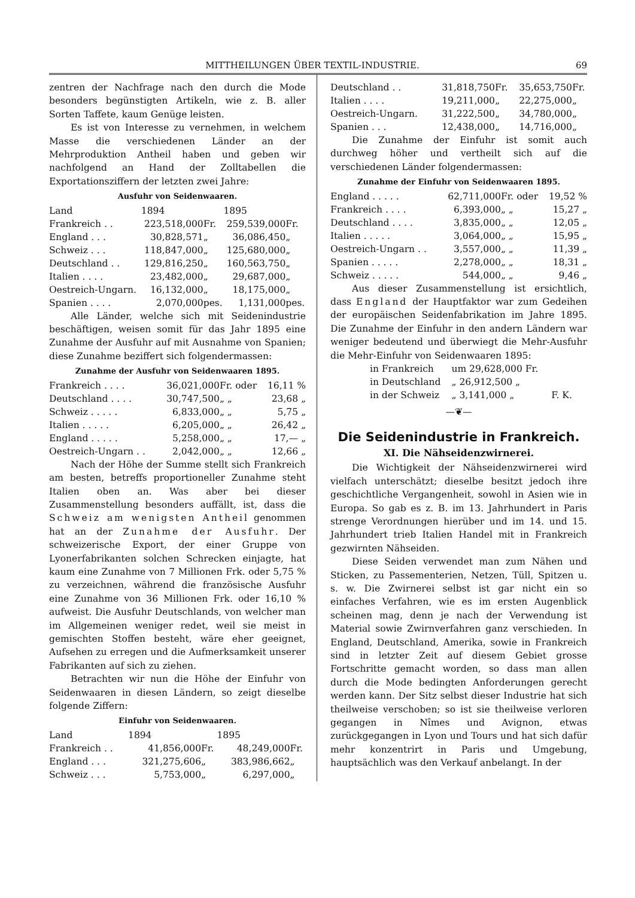MITTHEILUNGEN ÜBER TEXTIL-INDUSTRIE. 69
zentren der Nachfrage nach den durch die Mode besonders begünstigten Artikeln, wie z. B. aller Sorten Taffete, kaum Genüge leisten.
Es ist von Interesse zu vernehmen, in welchem Masse die verschiedenen Länder an der Mehrproduktion Antheil haben und geben wir nachfolgend an Hand der Zolltabellen die Exportationsziffern der letzten zwei Jahre:
Ausfuhr von Seidenwaaren.
| Land | 1894 | | 1895 | |
| --- | --- | --- | --- | --- |
| Frankreich . . | 223,518,000 | Fr. | 259,539,000 | Fr. |
| England . . . | 30,828,571 | „ | 36,086,450 | „ |
| Schweiz . . . | 118,847,000 | „ | 125,680,000 | „ |
| Deutschland . . | 129,816,250 | „ | 160,563,750 | „ |
| Italien . . . . | 23,482,000 | „ | 29,687,000 | „ |
| Oestreich-Ungarn. | 16,132,000 | „ | 18,175,000 | „ |
| Spanien . . . . | 2,070,000 | pes. | 1,131,000 | pes. |
Alle Länder, welche sich mit Seidenindustrie beschäftigen, weisen somit für das Jahr 1895 eine Zunahme der Ausfuhr auf mit Ausnahme von Spanien; diese Zunahme beziffert sich folgendermassen:
Zunahme der Ausfuhr von Seidenwaaren 1895.
| Frankreich . . . . | 36,021,000 | Fr. oder | 16,11 % |
| Deutschland . . . . | 30,747,500 | „ „ | 23,68 „ |
| Schweiz . . . . . | 6,833,000 | „ „ | 5,75 „ |
| Italien . . . . . | 6,205,000 | „ „ | 26,42 „ |
| England . . . . . | 5,258,000 | „ „ | 17,— „ |
| Oestreich-Ungarn . . | 2,042,000 | „ „ | 12,66 „ |
Nach der Höhe der Summe stellt sich Frankreich am besten, betreffs proportioneller Zunahme steht Italien oben an. Was aber bei dieser Zusammenstellung besonders auffällt, ist, dass die Schweiz am wenigsten Antheil genommen hat an der Zunahme der Ausfuhr. Der schweizerische Export, der einer Gruppe von Lyonerfabrikanten solchen Schrecken einjagte, hat kaum eine Zunahme von 7 Millionen Frk. oder 5,75 % zu verzeichnen, während die französische Ausfuhr eine Zunahme von 36 Millionen Frk. oder 16,10 % aufweist. Die Ausfuhr Deutschlands, von welcher man im Allgemeinen weniger redet, weil sie meist in gemischten Stoffen besteht, wäre eher geeignet, Aufsehen zu erregen und die Aufmerksamkeit unserer Fabrikanten auf sich zu ziehen.
Betrachten wir nun die Höhe der Einfuhr von Seidenwaaren in diesen Ländern, so zeigt dieselbe folgende Ziffern:
Einfuhr von Seidenwaaren.
| Land | 1894 | | 1895 | |
| --- | --- | --- | --- | --- |
| Frankreich . . | 41,856,000 | Fr. | 48,249,000 | Fr. |
| England . . . | 321,275,606 | „ | 383,986,662 | „ |
| Schweiz . . . | 5,753,000 | „ | 6,297,000 | „ |
| Deutschland . . | 31,818,750 | Fr. | 35,653,750 | Fr. |
| Italien . . . . | 19,211,000 | „ | 22,275,000 | „ |
| Oestreich-Ungarn. | 31,222,500 | „ | 34,780,000 | „ |
| Spanien . . . | 12,438,000 | „ | 14,716,000 | „ |
Die Zunahme der Einfuhr ist somit auch durchweg höher und vertheilt sich auf die verschiedenen Länder folgendermassen:
Zunahme der Einfuhr von Seidenwaaren 1895.
| England . . . . . | 62,711,000 | Fr. oder | 19,52 % |
| Frankreich . . . . | 6,393,000 | „ „ | 15,27 „ |
| Deutschland . . . . | 3,835,000 | „ „ | 12,05 „ |
| Italien . . . . . | 3,064,000 | „ „ | 15,95 „ |
| Oestreich-Ungarn . . | 3,557,000 | „ „ | 11,39 „ |
| Spanien . . . . . | 2,278,000 | „ „ | 18,31 „ |
| Schweiz . . . . . | 544,000 | „ „ | 9,46 „ |
Aus dieser Zusammenstellung ist ersichtlich, dass England der Hauptfaktor war zum Gedeihen der europäischen Seidenfabrikation im Jahre 1895. Die Zunahme der Einfuhr in den andern Ländern war weniger bedeutend und überwiegt die Mehr-Ausfuhr die Mehr-Einfuhr von Seidenwaaren 1895:
| in Frankreich | um 29,628,000 Fr. | |
| in Deutschland | „ 26,912,500 „ | |
| in der Schweiz | „ 3,141,000 „ | F. K. |
—❦—
Die Seidenindustrie in Frankreich.
XI. Die Nähseidenzwirnerei.
Die Wichtigkeit der Nähseidenzwirnerei wird vielfach unterschätzt; dieselbe besitzt jedoch ihre geschichtliche Vergangenheit, sowohl in Asien wie in Europa. So gab es z. B. im 13. Jahrhundert in Paris strenge Verordnungen hierüber und im 14. und 15. Jahrhundert trieb Italien Handel mit in Frankreich gezwirnten Nähseiden.
Diese Seiden verwendet man zum Nähen und Sticken, zu Passementerien, Netzen, Tüll, Spitzen u. s. w. Die Zwirnerei selbst ist gar nicht ein so einfaches Verfahren, wie es im ersten Augenblick scheinen mag, denn je nach der Verwendung ist Material sowie Zwirnverfahren ganz verschieden. In England, Deutschland, Amerika, sowie in Frankreich sind in letzter Zeit auf diesem Gebiet grosse Fortschritte gemacht worden, so dass man allen durch die Mode bedingten Anforderungen gerecht werden kann. Der Sitz selbst dieser Industrie hat sich theilweise verschoben; so ist sie theilweise verloren gegangen in Nîmes und Avignon, etwas zurückgegangen in Lyon und Tours und hat sich dafür mehr konzentrirt in Paris und Umgebung, hauptsächlich was den Verkauf anbelangt. In der